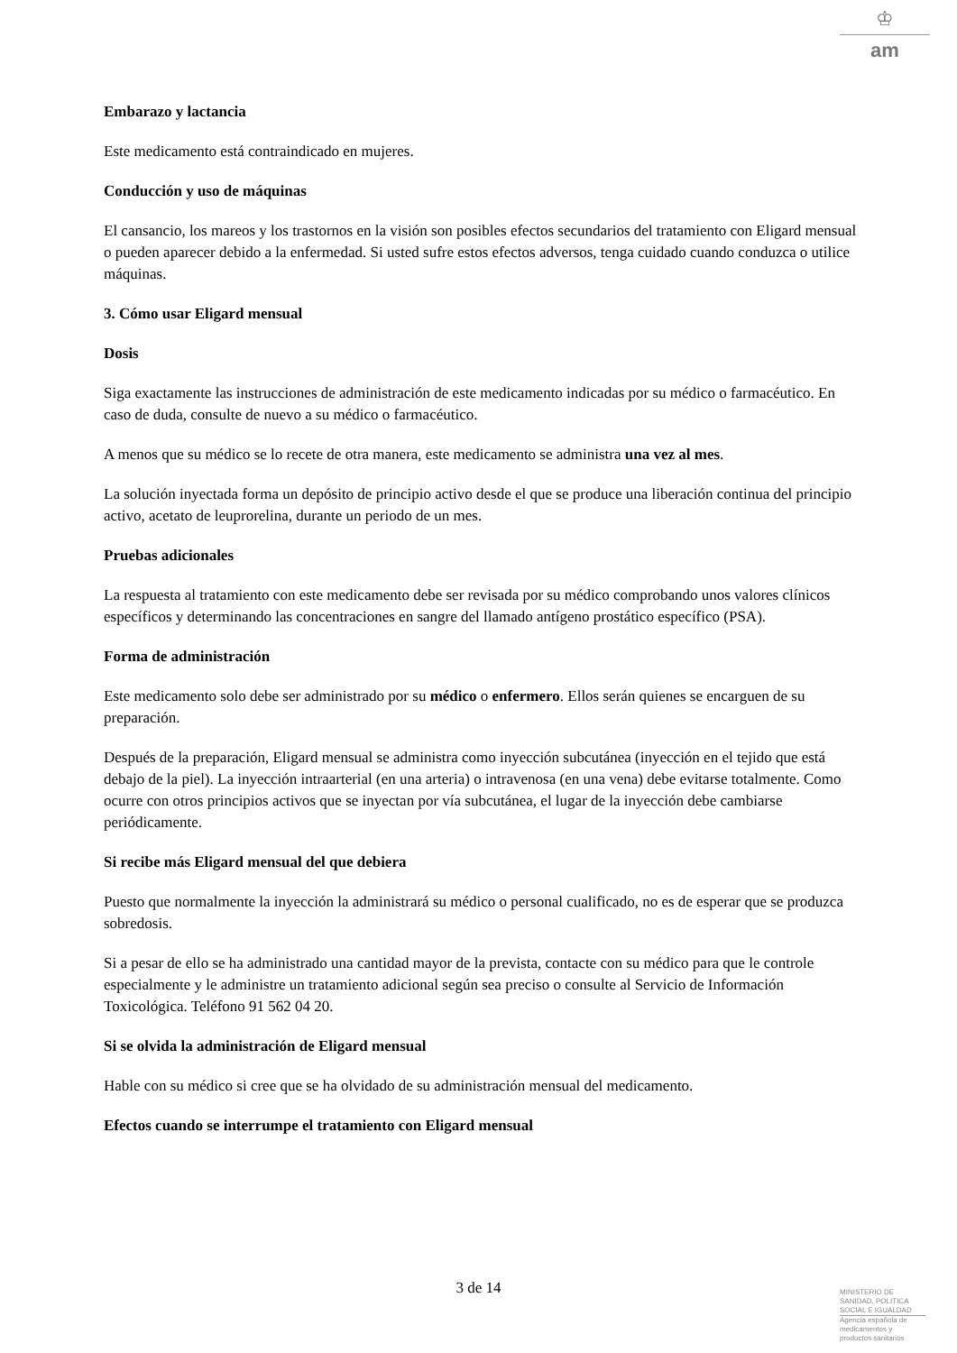♔
am
Embarazo y lactancia
Este medicamento está contraindicado en mujeres.
Conducción y uso de máquinas
El cansancio, los mareos y los trastornos en la visión son posibles efectos secundarios del tratamiento con Eligard mensual o pueden aparecer debido a la enfermedad. Si usted sufre estos efectos adversos, tenga cuidado cuando conduzca o utilice máquinas.
3. Cómo usar Eligard mensual
Dosis
Siga exactamente las instrucciones de administración de este medicamento indicadas por su médico o farmacéutico. En caso de duda, consulte de nuevo a su médico o farmacéutico.
A menos que su médico se lo recete de otra manera, este medicamento se administra una vez al mes.
La solución inyectada forma un depósito de principio activo desde el que se produce una liberación continua del principio activo, acetato de leuprorelina, durante un periodo de un mes.
Pruebas adicionales
La respuesta al tratamiento con este medicamento debe ser revisada por su médico comprobando unos valores clínicos específicos y determinando las concentraciones en sangre del llamado antígeno prostático específico (PSA).
Forma de administración
Este medicamento solo debe ser administrado por su médico o enfermero. Ellos serán quienes se encarguen de su preparación.
Después de la preparación, Eligard mensual se administra como inyección subcutánea (inyección en el tejido que está debajo de la piel). La inyección intraarterial (en una arteria) o intravenosa (en una vena) debe evitarse totalmente. Como ocurre con otros principios activos que se inyectan por vía subcutánea, el lugar de la inyección debe cambiarse periódicamente.
Si recibe más Eligard mensual del que debiera
Puesto que normalmente la inyección la administrará su médico o personal cualificado, no es de esperar que se produzca sobredosis.
Si a pesar de ello se ha administrado una cantidad mayor de la prevista, contacte con su médico para que le controle especialmente y le administre un tratamiento adicional según sea preciso o consulte al Servicio de Información Toxicológica. Teléfono 91 562 04 20.
Si se olvida la administración de Eligard mensual
Hable con su médico si cree que se ha olvidado de su administración mensual del medicamento.
Efectos cuando se interrumpe el tratamiento con Eligard mensual
3 de 14
MINISTERIO DE
SANIDAD, POLITICA
SOCIAL E IGUALDAD
Agencia española de
medicamentos y
productos sanitarios